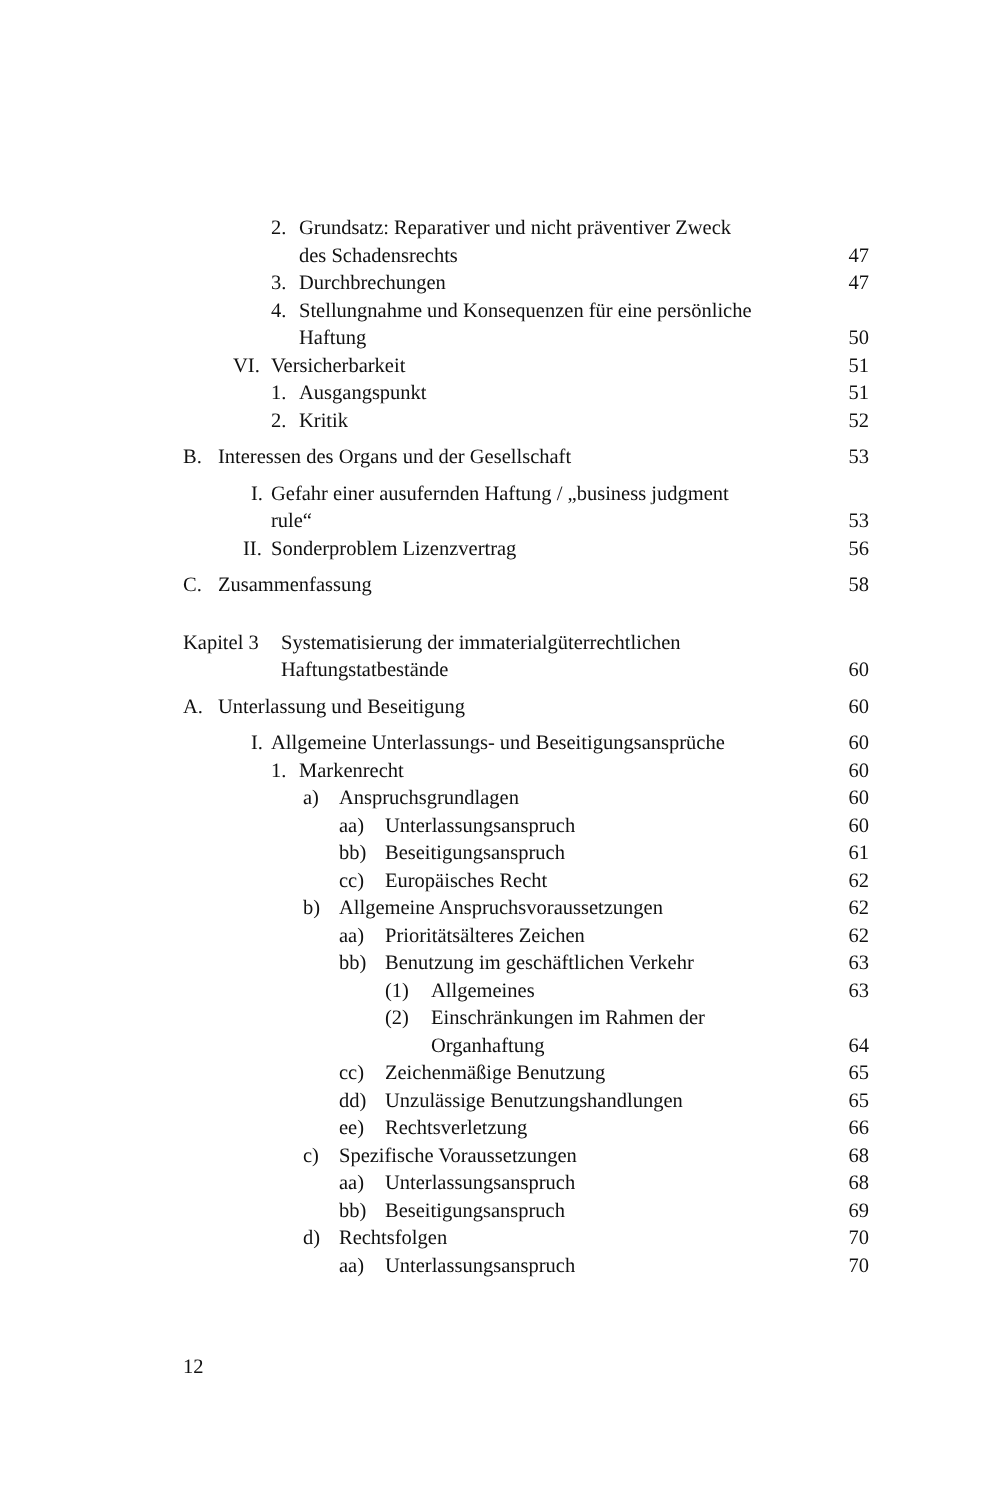2. Grundsatz: Reparativer und nicht präventiver Zweck
des Schadensrechts
47
3. Durchbrechungen
47
4. Stellungnahme und Konsequenzen für eine persönliche
Haftung
50
VI. Versicherbarkeit
51
1. Ausgangspunkt
51
2. Kritik
52
B. Interessen des Organs und der Gesellschaft
53
I. Gefahr einer ausufernden Haftung / „business judgment
rule“
53
II. Sonderproblem Lizenzvertrag
56
C. Zusammenfassung
58
Kapitel 3 Systematisierung der immaterialgüterrechtlichen
Haftungstatbestände
60
A. Unterlassung und Beseitigung
60
I. Allgemeine Unterlassungs- und Beseitigungsansprüche
60
1. Markenrecht
60
a) Anspruchsgrundlagen
60
aa) Unterlassungsanspruch
60
bb) Beseitigungsanspruch
61
cc) Europäisches Recht
62
b) Allgemeine Anspruchsvoraussetzungen
62
aa) Prioritätsälteres Zeichen
62
bb) Benutzung im geschäftlichen Verkehr
63
(1) Allgemeines
63
(2) Einschränkungen im Rahmen der
Organhaftung
64
cc) Zeichenmäßige Benutzung
65
dd) Unzulässige Benutzungshandlungen
65
ee) Rechtsverletzung
66
c) Spezifische Voraussetzungen
68
aa) Unterlassungsanspruch
68
bb) Beseitigungsanspruch
69
d) Rechtsfolgen
70
aa) Unterlassungsanspruch
70
12